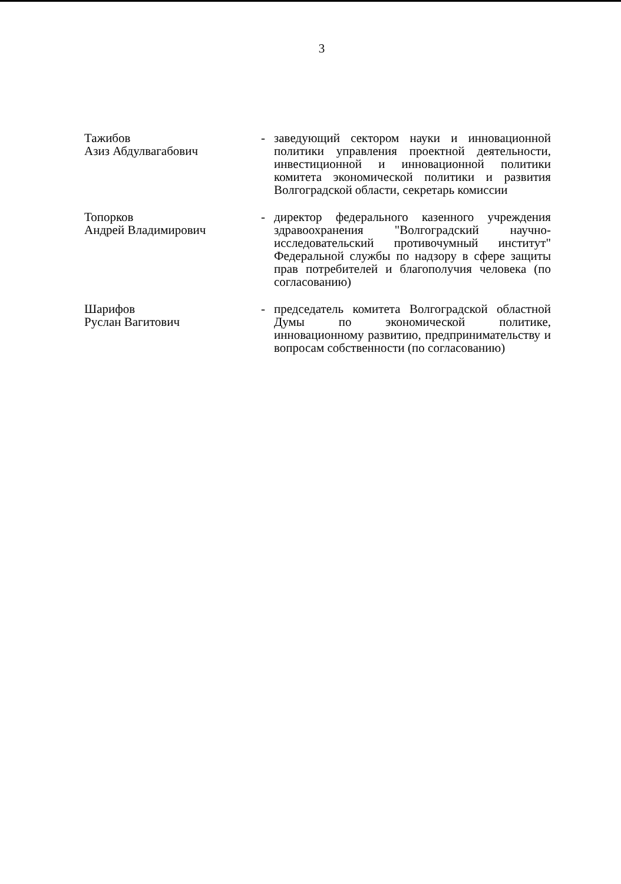3
Тажибов
Азиз Абдулвагабович
- заведующий сектором науки и инновационной политики управления проектной деятельности, инвестиционной и инновационной политики комитета экономической политики и развития Волгоградской области, секретарь комиссии
Топорков
Андрей Владимирович
- директор федерального казенного учреждения здравоохранения "Волгоградский научно-исследовательский противочумный институт" Федеральной службы по надзору в сфере защиты прав потребителей и благополучия человека (по согласованию)
Шарифов
Руслан Вагитович
- председатель комитета Волгоградской областной Думы по экономической политике, инновационному развитию, предпринимательству и вопросам собственности (по согласованию)